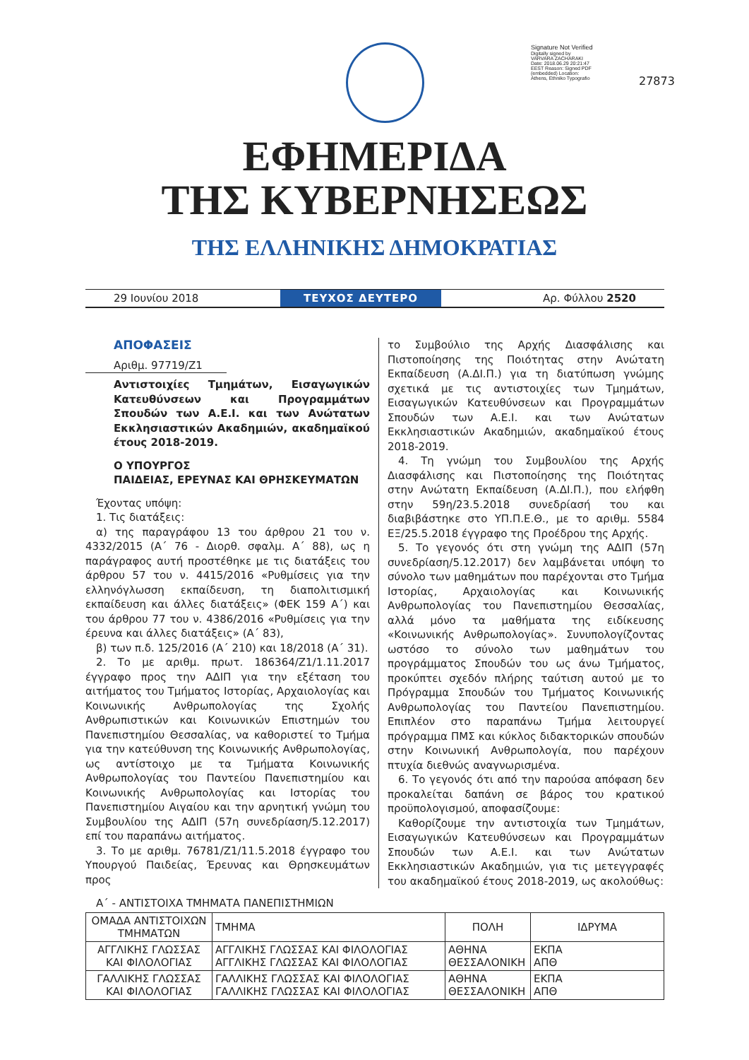Signature Not Verified
Digitally signed by VARVARA ZACHARAKI Date: 2018.06.29 20:21:47 EEST Reason: Signed PDF (embedded) Location: Athens, Ethniko Typografio
27873
ΕΦΗΜΕΡΙΔΑ
ΤΗΣ ΚΥΒΕΡΝΗΣΕΩΣ
ΤΗΣ ΕΛΛΗΝΙΚΗΣ ΔΗΜΟΚΡΑΤΙΑΣ
29 Ιουνίου 2018
ΤΕΥΧΟΣ ΔΕΥΤΕΡΟ
Αρ. Φύλλου 2520
ΑΠΟΦΑΣΕΙΣ
Αριθμ. 97719/Ζ1
Αντιστοιχίες Τμημάτων, Εισαγωγικών Κατευθύνσεων και Προγραμμάτων Σπουδών των Α.Ε.Ι. και των Ανώτατων Εκκλησιαστικών Ακαδημιών, ακαδημαϊκού έτους 2018-2019.
Ο ΥΠΟΥΡΓΟΣ
ΠΑΙΔΕΙΑΣ, ΕΡΕΥΝΑΣ ΚΑΙ ΘΡΗΣΚΕΥΜΑΤΩΝ
Έχοντας υπόψη:
1. Τις διατάξεις:
α) της παραγράφου 13 του άρθρου 21 του ν. 4332/2015 (Α΄ 76 - Διορθ. σφαλμ. Α΄ 88), ως η παράγραφος αυτή προστέθηκε με τις διατάξεις του άρθρου 57 του ν. 4415/2016 «Ρυθμίσεις για την ελληνόγλωσση εκπαίδευση, τη διαπολιτισμική εκπαίδευση και άλλες διατάξεις» (ΦΕΚ 159 Α΄) και του άρθρου 77 του ν. 4386/2016 «Ρυθμίσεις για την έρευνα και άλλες διατάξεις» (Α΄ 83),
β) των π.δ. 125/2016 (Α΄ 210) και 18/2018 (Α΄ 31).
2. Το με αριθμ. πρωτ. 186364/Ζ1/1.11.2017 έγγραφο προς την ΑΔΙΠ για την εξέταση του αιτήματος του Τμήματος Ιστορίας, Αρχαιολογίας και Κοινωνικής Ανθρωπολογίας της Σχολής Ανθρωπιστικών και Κοινωνικών Επιστημών του Πανεπιστημίου Θεσσαλίας, να καθοριστεί το Τμήμα για την κατεύθυνση της Κοινωνικής Ανθρωπολογίας, ως αντίστοιχο με τα Τμήματα Κοινωνικής Ανθρωπολογίας του Παντείου Πανεπιστημίου και Κοινωνικής Ανθρωπολογίας και Ιστορίας του Πανεπιστημίου Αιγαίου και την αρνητική γνώμη του Συμβουλίου της ΑΔΙΠ (57η συνεδρίαση/5.12.2017) επί του παραπάνω αιτήματος.
3. Το με αριθμ. 76781/Ζ1/11.5.2018 έγγραφο του Υπουργού Παιδείας, Έρευνας και Θρησκευμάτων προς
το Συμβούλιο της Αρχής Διασφάλισης και Πιστοποίησης της Ποιότητας στην Ανώτατη Εκπαίδευση (Α.ΔΙ.Π.) για τη διατύπωση γνώμης σχετικά με τις αντιστοιχίες των Τμημάτων, Εισαγωγικών Κατευθύνσεων και Προγραμμάτων Σπουδών των Α.Ε.Ι. και των Ανώτατων Εκκλησιαστικών Ακαδημιών, ακαδημαϊκού έτους 2018-2019.
4. Τη γνώμη του Συμβουλίου της Αρχής Διασφάλισης και Πιστοποίησης της Ποιότητας στην Ανώτατη Εκπαίδευση (Α.ΔΙ.Π.), που ελήφθη στην 59η/23.5.2018 συνεδρίασή του και διαβιβάστηκε στο ΥΠ.Π.Ε.Θ., με το αριθμ. 5584 ΕΞ/25.5.2018 έγγραφο της Προέδρου της Αρχής.
5. Το γεγονός ότι στη γνώμη της ΑΔΙΠ (57η συνεδρίαση/5.12.2017) δεν λαμβάνεται υπόψη το σύνολο των μαθημάτων που παρέχονται στο Τμήμα Ιστορίας, Αρχαιολογίας και Κοινωνικής Ανθρωπολογίας του Πανεπιστημίου Θεσσαλίας, αλλά μόνο τα μαθήματα της ειδίκευσης «Κοινωνικής Ανθρωπολογίας». Συνυπολογίζοντας ωστόσο το σύνολο των μαθημάτων του προγράμματος Σπουδών του ως άνω Τμήματος, προκύπτει σχεδόν πλήρης ταύτιση αυτού με το Πρόγραμμα Σπουδών του Τμήματος Κοινωνικής Ανθρωπολογίας του Παντείου Πανεπιστημίου. Επιπλέον στο παραπάνω Τμήμα λειτουργεί πρόγραμμα ΠΜΣ και κύκλος διδακτορικών σπουδών στην Κοινωνική Ανθρωπολογία, που παρέχουν πτυχία διεθνώς αναγνωρισμένα.
6. Το γεγονός ότι από την παρούσα απόφαση δεν προκαλείται δαπάνη σε βάρος του κρατικού προϋπολογισμού, αποφασίζουμε:
Καθορίζουμε την αντιστοιχία των Τμημάτων, Εισαγωγικών Κατευθύνσεων και Προγραμμάτων Σπουδών των Α.Ε.Ι. και των Ανώτατων Εκκλησιαστικών Ακαδημιών, για τις μετεγγραφές του ακαδημαϊκού έτους 2018-2019, ως ακολούθως:
Α΄ - ΑΝΤΙΣΤΟΙΧΑ ΤΜΗΜΑΤΑ ΠΑΝΕΠΙΣΤΗΜΙΩΝ
| ΟΜΑΔΑ ΑΝΤΙΣΤΟΙΧΩΝ ΤΜΗΜΑΤΩΝ | ΤΜΗΜΑ | ΠΟΛΗ | ΙΔΡΥΜΑ |
| --- | --- | --- | --- |
| ΑΓΓΛΙΚΗΣ ΓΛΩΣΣΑΣ ΚΑΙ ΦΙΛΟΛΟΓΙΑΣ | ΑΓΓΛΙΚΗΣ ΓΛΩΣΣΑΣ ΚΑΙ ΦΙΛΟΛΟΓΙΑΣ ΑΓΓΛΙΚΗΣ ΓΛΩΣΣΑΣ ΚΑΙ ΦΙΛΟΛΟΓΙΑΣ | ΑΘΗΝΑ ΘΕΣΣΑΛΟΝΙΚΗ | ΕΚΠΑ ΑΠΘ |
| ΓΑΛΛΙΚΗΣ ΓΛΩΣΣΑΣ ΚΑΙ ΦΙΛΟΛΟΓΙΑΣ | ΓΑΛΛΙΚΗΣ ΓΛΩΣΣΑΣ ΚΑΙ ΦΙΛΟΛΟΓΙΑΣ ΓΑΛΛΙΚΗΣ ΓΛΩΣΣΑΣ ΚΑΙ ΦΙΛΟΛΟΓΙΑΣ | ΑΘΗΝΑ ΘΕΣΣΑΛΟΝΙΚΗ | ΕΚΠΑ ΑΠΘ |